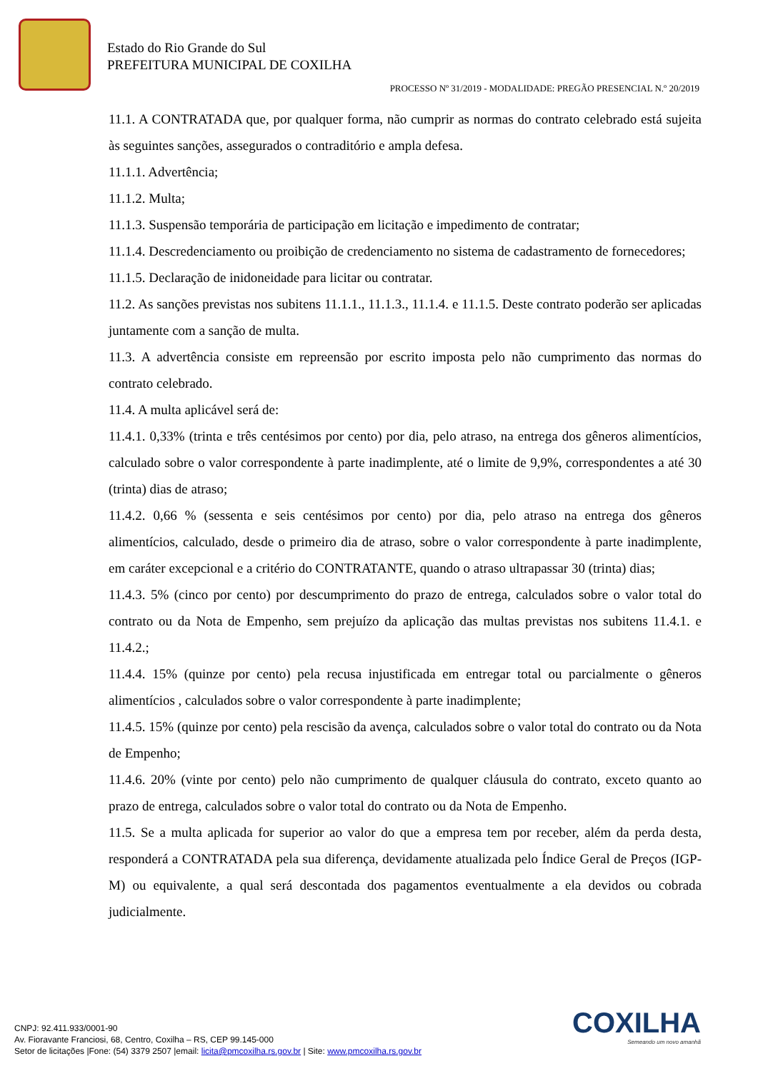Estado do Rio Grande do Sul
PREFEITURA MUNICIPAL DE COXILHA
PROCESSO Nº 31/2019 - MODALIDADE: PREGÃO PRESENCIAL N.º 20/2019
11.1. A CONTRATADA que, por qualquer forma, não cumprir as normas do contrato celebrado está sujeita às seguintes sanções, assegurados o contraditório e ampla defesa.
11.1.1. Advertência;
11.1.2. Multa;
11.1.3. Suspensão temporária de participação em licitação e impedimento de contratar;
11.1.4. Descredenciamento ou proibição de credenciamento no sistema de cadastramento de fornecedores;
11.1.5. Declaração de inidoneidade para licitar ou contratar.
11.2. As sanções previstas nos subitens 11.1.1., 11.1.3., 11.1.4. e 11.1.5. Deste contrato poderão ser aplicadas juntamente com a sanção de multa.
11.3. A advertência consiste em repreensão por escrito imposta pelo não cumprimento das normas do contrato celebrado.
11.4. A multa aplicável será de:
11.4.1. 0,33% (trinta e três centésimos por cento) por dia, pelo atraso, na entrega dos gêneros alimentícios, calculado sobre o valor correspondente à parte inadimplente, até o limite de 9,9%, correspondentes a até 30 (trinta) dias de atraso;
11.4.2. 0,66 % (sessenta e seis centésimos por cento) por dia, pelo atraso na entrega dos gêneros alimentícios, calculado, desde o primeiro dia de atraso, sobre o valor correspondente à parte inadimplente, em caráter excepcional e a critério do CONTRATANTE, quando o atraso ultrapassar 30 (trinta) dias;
11.4.3. 5% (cinco por cento) por descumprimento do prazo de entrega, calculados sobre o valor total do contrato ou da Nota de Empenho, sem prejuízo da aplicação das multas previstas nos subitens 11.4.1. e 11.4.2.;
11.4.4. 15% (quinze por cento) pela recusa injustificada em entregar total ou parcialmente o gêneros alimentícios , calculados sobre o valor correspondente à parte inadimplente;
11.4.5. 15% (quinze por cento) pela rescisão da avença, calculados sobre o valor total do contrato ou da Nota de Empenho;
11.4.6. 20% (vinte por cento) pelo não cumprimento de qualquer cláusula do contrato, exceto quanto ao prazo de entrega, calculados sobre o valor total do contrato ou da Nota de Empenho.
11.5. Se a multa aplicada for superior ao valor do que a empresa tem por receber, além da perda desta, responderá a CONTRATADA pela sua diferença, devidamente atualizada pelo Índice Geral de Preços (IGP-M) ou equivalente, a qual será descontada dos pagamentos eventualmente a ela devidos ou cobrada judicialmente.
COXILHA
Semeando um novo amanhã
CNPJ: 92.411.933/0001-90
Av. Fioravante Franciosi, 68, Centro, Coxilha – RS, CEP 99.145-000
Setor de licitações |Fone: (54) 3379 2507 |email: licita@pmcoxilha.rs.gov.br | Site: www.pmcoxilha.rs.gov.br